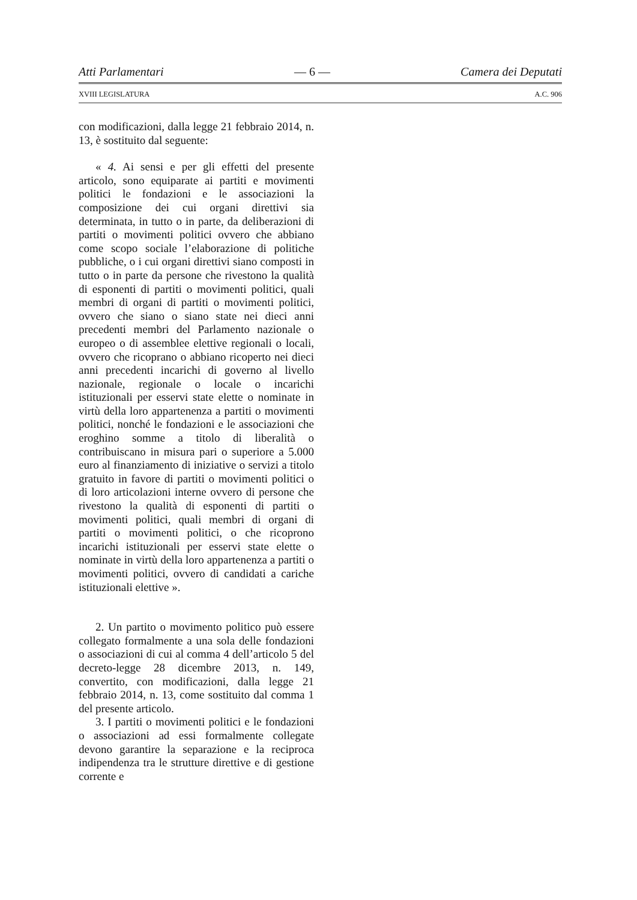Atti Parlamentari — 6 — Camera dei Deputati
XVIII LEGISLATURA A.C. 906
con modificazioni, dalla legge 21 febbraio 2014, n. 13, è sostituito dal seguente:
« 4. Ai sensi e per gli effetti del presente articolo, sono equiparate ai partiti e movimenti politici le fondazioni e le associazioni la composizione dei cui organi direttivi sia determinata, in tutto o in parte, da deliberazioni di partiti o movimenti politici ovvero che abbiano come scopo sociale l’elaborazione di politiche pubbliche, o i cui organi direttivi siano composti in tutto o in parte da persone che rivestono la qualità di esponenti di partiti o movimenti politici, quali membri di organi di partiti o movimenti politici, ovvero che siano o siano state nei dieci anni precedenti membri del Parlamento nazionale o europeo o di assemblee elettive regionali o locali, ovvero che ricoprano o abbiano ricoperto nei dieci anni precedenti incarichi di governo al livello nazionale, regionale o locale o incarichi istituzionali per esservi state elette o nominate in virtù della loro appartenenza a partiti o movimenti politici, nonché le fondazioni e le associazioni che eroghino somme a titolo di liberalità o contribuiscano in misura pari o superiore a 5.000 euro al finanziamento di iniziative o servizi a titolo gratuito in favore di partiti o movimenti politici o di loro articolazioni interne ovvero di persone che rivestono la qualità di esponenti di partiti o movimenti politici, quali membri di organi di partiti o movimenti politici, o che ricoprono incarichi istituzionali per esservi state elette o nominate in virtù della loro appartenenza a partiti o movimenti politici, ovvero di candidati a cariche istituzionali elettive ».
2. Un partito o movimento politico può essere collegato formalmente a una sola delle fondazioni o associazioni di cui al comma 4 dell’articolo 5 del decreto-legge 28 dicembre 2013, n. 149, convertito, con modificazioni, dalla legge 21 febbraio 2014, n. 13, come sostituito dal comma 1 del presente articolo.
3. I partiti o movimenti politici e le fondazioni o associazioni ad essi formalmente collegate devono garantire la separazione e la reciproca indipendenza tra le strutture direttive e di gestione corrente e